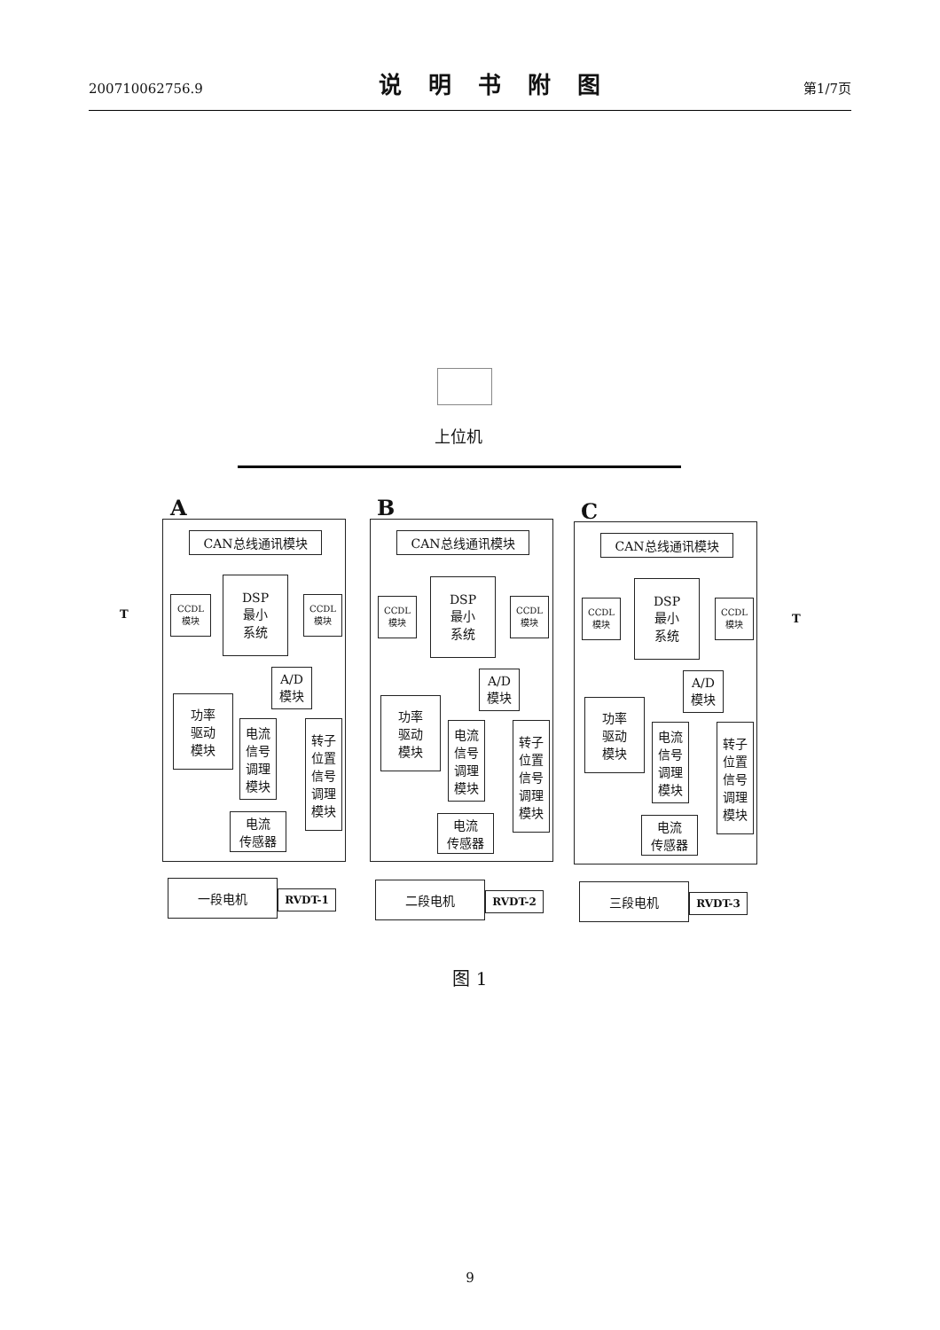200710062756.9
说明书附图
第1/7页
上位机
A B C
CAN总线通讯模块 CAN总线通讯模块 CAN总线通讯模块
T T
CCDL
模块
DSP
最小
系统
CCDL
模块
CCDL
模块
DSP
最小
系统
CCDL
模块
CCDL
模块
DSP
最小
系统
CCDL
模块
A/D
模块
A/D
模块
A/D
模块
功率
驱动
模块
电流
信号
调理
模块
转子
位置
信号
调理
模块
电流
传感器
功率
驱动
模块
电流
信号
调理
模块
转子
位置
信号
调理
模块
电流
传感器
功率
驱动
模块
电流
信号
调理
模块
转子
位置
信号
调理
模块
电流
传感器
一段电机
RVDT-1
二段电机
RVDT-2
三段电机
RVDT-3
图 1
9